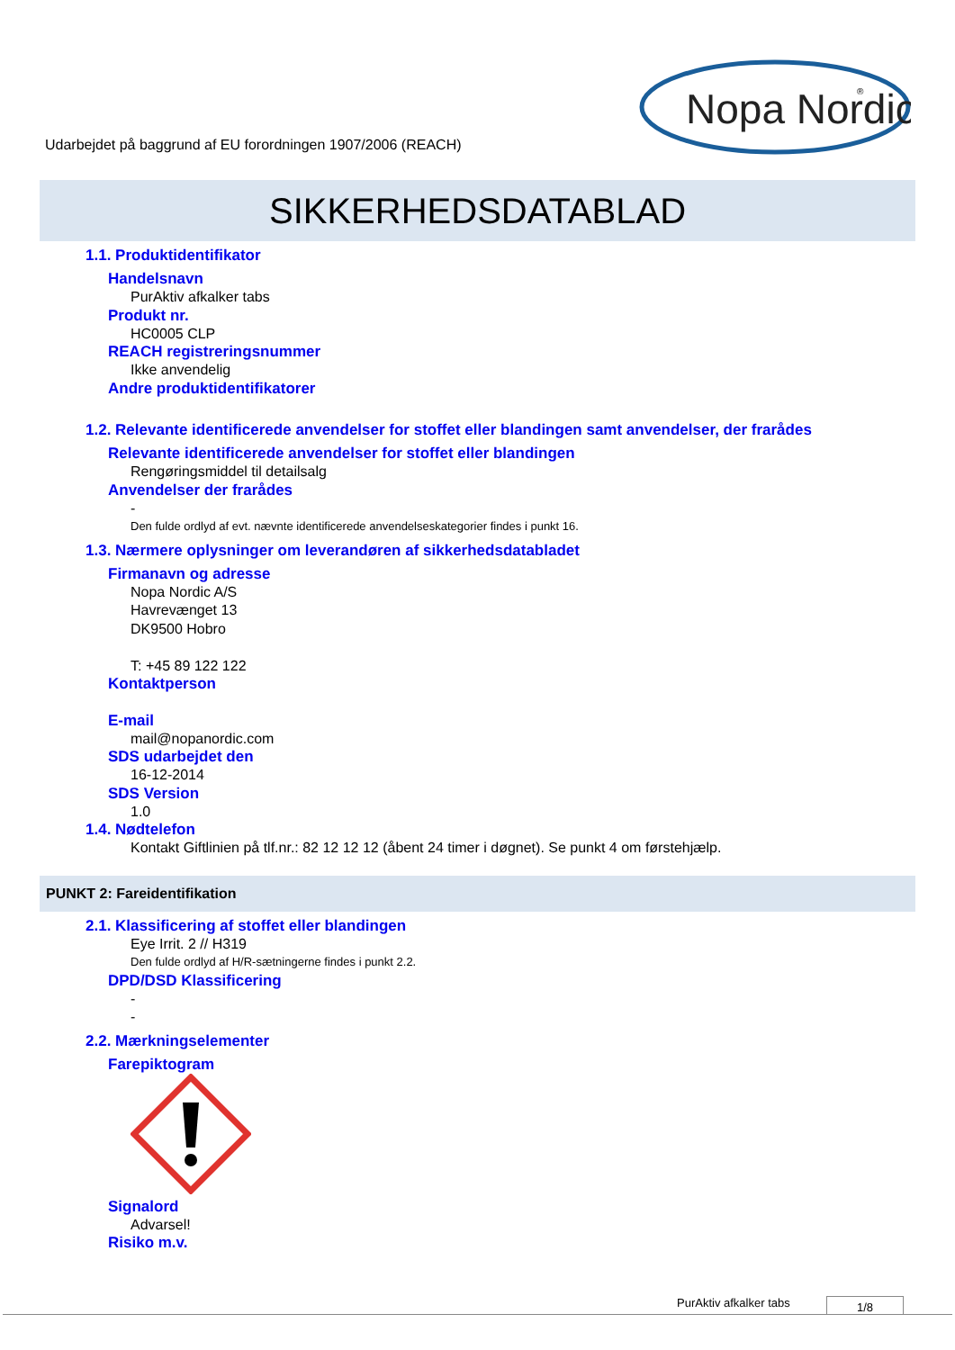Udarbejdet på baggrund af EU forordningen 1907/2006 (REACH)
Nopa Nordic
®
SIKKERHEDSDATABLAD
1.1. Produktidentifikator
Handelsnavn
PurAktiv afkalker tabs
Produkt nr.
HC0005 CLP
REACH registreringsnummer
Ikke anvendelig
Andre produktidentifikatorer
1.2. Relevante identificerede anvendelser for stoffet eller blandingen samt anvendelser, der frarådes
Relevante identificerede anvendelser for stoffet eller blandingen
Rengøringsmiddel til detailsalg
Anvendelser der frarådes
-
Den fulde ordlyd af evt. nævnte identificerede anvendelseskategorier findes i punkt 16.
1.3. Nærmere oplysninger om leverandøren af sikkerhedsdatabladet
Firmanavn og adresse
Nopa Nordic A/S
Havrevænget 13
DK9500 Hobro
T: +45 89 122 122
Kontaktperson
E-mail
mail@nopanordic.com
SDS udarbejdet den
16-12-2014
SDS Version
1.0
1.4. Nødtelefon
Kontakt Giftlinien på tlf.nr.: 82 12 12 12 (åbent 24 timer i døgnet). Se punkt 4 om førstehjælp.
PUNKT 2: Fareidentifikation
2.1. Klassificering af stoffet eller blandingen
Eye Irrit. 2 // H319
Den fulde ordlyd af H/R-sætningerne findes i punkt 2.2.
DPD/DSD Klassificering
-
-
2.2. Mærkningselementer
Farepiktogram
Signalord
Advarsel!
Risiko m.v.
PurAktiv afkalker tabs 1/8